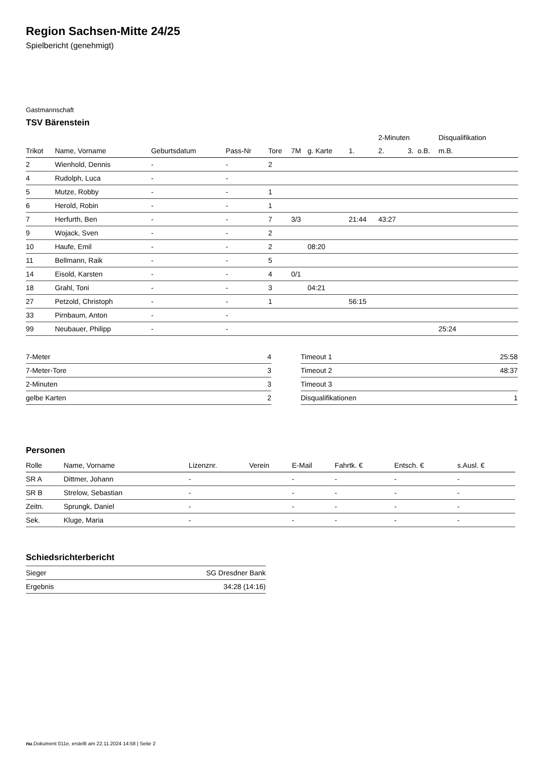Region Sachsen-Mitte 24/25
Spielbericht (genehmigt)
Gastmannschaft
TSV Bärenstein
| | | | | | | | | 2-Minuten | | | Disqualifikation | |
| --- | --- | --- | --- | --- | --- | --- | --- | --- | --- | --- | --- | --- |
| Trikot | Name, Vorname | Geburtsdatum | Pass-Nr | Tore | 7M | g. Karte | 1. | 2. | 3. | o.B. | m.B. | |
| 2 | Wienhold, Dennis | - | - | 2 | | | | | | | | |
| 4 | Rudolph, Luca | - | - | | | | | | | | | |
| 5 | Mutze, Robby | - | - | 1 | | | | | | | | |
| 6 | Herold, Robin | - | - | 1 | | | | | | | | |
| 7 | Herfurth, Ben | - | - | 7 | 3/3 | | 21:44 | 43:27 | | | | |
| 9 | Wojack, Sven | - | - | 2 | | | | | | | | |
| 10 | Haufe, Emil | - | - | 2 | | 08:20 | | | | | | |
| 11 | Bellmann, Raik | - | - | 5 | | | | | | | | |
| 14 | Eisold, Karsten | - | - | 4 | 0/1 | | | | | | | |
| 18 | Grahl, Toni | - | - | 3 | | 04:21 | | | | | | |
| 27 | Petzold, Christoph | - | - | 1 | | | 56:15 | | | | | |
| 33 | Pirnbaum, Anton | - | - | | | | | | | | | |
| 99 | Neubauer, Philipp | - | - | | | | | | | | 25:24 | |
| 7-Meter | 4 |
| 7-Meter-Tore | 3 |
| 2-Minuten | 3 |
| gelbe Karten | 2 |
| Timeout 1 | 25:58 |
| Timeout 2 | 48:37 |
| Timeout 3 | |
| Disqualifikationen | 1 |
Personen
| Rolle | Name, Vorname | Lizenznr. | Verein | E-Mail | Fahrtk. € | Entsch. € | s.Ausl. € |
| --- | --- | --- | --- | --- | --- | --- | --- |
| SR A | Dittmer, Johann | - | | - | - | - | - |
| SR B | Strelow, Sebastian | - | | - | - | - | - |
| Zeitn. | Sprungk, Daniel | - | | - | - | - | - |
| Sek. | Kluge, Maria | - | | - | - | - | - |
Schiedsrichterbericht
| Sieger | SG Dresdner Bank |
| Ergebnis | 34:28 (14:16) |
nu.Dokument 011e, erstellt am 22.11.2024 14:58 | Seite 2